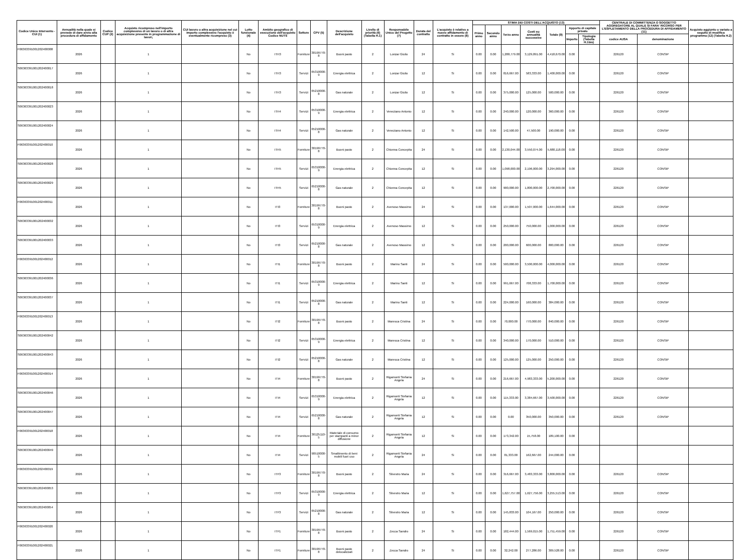| Codice Unico Intervento - CUI (1) | Annualità nella quale si prevede di dare avvio alla procedura di affidamento | Codice CUP (2) | Acquisto ricompreso nell'importo complessivo di un lavoro o di altra acquisizione presente in programmazione di lavori, | CUI lavoro o altra acquisizione nel cui importo complessivo l'acquisto è eventualmente ricompreso (3) | Lotto funzionale (4) | Ambito geografico di esecuzione dell'acquisto Codice NUTS | Settore | CPV (5) | Descrizione dell'acquisto | Livello di priorità (6) (Tabella H.1) | Responsabile Unico del Progetto (7) | Durata del contratto | L'acquisto è relativo a nuovo affidamento di contratto in essere (8) | STIMA DEI COSTI DELL'ACQUISTO (13) | | | | | | | CENTRALE DI COMMITTENZA O SOGGETTO AGGREGATORE AL QUALE SI FARA' RICORSO PER L'ESPLETAMENTO DELLA PROCEDURA DI AFFIDAMENTO (11) | | Acquisto aggiunto o variato a seguito di modifica programma (12) (Tabella H.2) |
| --- | --- | --- | --- | --- | --- | --- | --- | --- | --- | --- | --- | --- | --- | --- | --- | --- | --- | --- | --- | --- | --- | --- | --- |
| | | | | | | | | | | | | | | Primo anno | Secondo anno | Terzo anno | Costi su annualità successive | Totale (9) | Apporto di capitale privato | | | | |
| | | | | | | | | | | | | | | | | | | | Importo | Tipologia (Tabella H.1bis) | codice AUSA | denominazione | |
| F06363391001202400008 | 2026 | | 1 | | No | ITH3 | Forniture | 30199770-8 | Buoni pasto | 2 | Lonzar Giulio | 24 | Si | 0.00 | 0.00 | 1,288,779.00 | 3,129,891.00 | 4,418,670.00 | 0.00 | | 226120 | CONSIP | |
| S06363391001202400017 | 2026 | | 1 | | No | ITH3 | Servizi | 65310000-9 | Energia elettrica | 2 | Lonzar Giulio | 12 | Si | 0.00 | 0.00 | 816,667.00 | 583,333.00 | 1,400,000.00 | 0.00 | | 226120 | CONSIP | |
| S06363391001202400018 | 2026 | | 1 | | No | ITH3 | Servizi | 65210000-8 | Gas naturale | 2 | Lonzar Giulio | 12 | Si | 0.00 | 0.00 | 375,000.00 | 125,000.00 | 500,000.00 | 0.00 | | 226120 | CONSIP | |
| S06363391001202400023 | 2026 | | 1 | | No | ITH4 | Servizi | 65310000-9 | Energia elettrica | 2 | Veneziano Antonio | 12 | Si | 0.00 | 0.00 | 240,000.00 | 120,000.00 | 360,000.00 | 0.00 | | 226120 | CONSIP | |
| S06363391001202400024 | 2026 | | 1 | | No | ITH4 | Servizi | 65210000-8 | Gas naturale | 2 | Veneziano Antonio | 12 | Si | 0.00 | 0.00 | 142,500.00 | 47,500.00 | 190,000.00 | 0.00 | | 226120 | CONSIP | |
| F06363391001202400010 | 2026 | | 1 | | No | ITH5 | Forniture | 30199770-8 | Buoni pasto | 2 | Chionna Concepita | 24 | Si | 0.00 | 0.00 | 2,130,044.00 | 3,550,074.00 | 5,680,118.00 | 0.00 | | 226120 | CONSIP | |
| S06363391001202400028 | 2026 | | 1 | | No | ITH5 | Servizi | 65310000-9 | Energia elettrica | 2 | Chionna Concepita | 12 | Si | 0.00 | 0.00 | 1,098,000.00 | 2,196,000.00 | 3,294,000.00 | 0.00 | | 226120 | CONSIP | |
| S06363391001202400029 | 2026 | | 1 | | No | ITH5 | Servizi | 65210000-8 | Gas naturale | 2 | Chionna Concepita | 12 | Si | 0.00 | 0.00 | 900,000.00 | 1,800,000.00 | 2,700,000.00 | 0.00 | | 226120 | CONSIP | |
| F06363391001202400011 | 2026 | | 1 | | No | ITI3 | Forniture | 30199770-8 | Buoni pasto | 2 | Avenoso Massimo | 24 | Si | 0.00 | 0.00 | 137,000.00 | 1,507,000.00 | 1,644,000.00 | 0.00 | | 226120 | CONSIP | |
| S06363391001202400032 | 2026 | | 1 | | No | ITI3 | Servizi | 65310000-9 | Energia elettrica | 2 | Avenoso Massimo | 12 | Si | 0.00 | 0.00 | 250,000.00 | 750,000.00 | 1,000,000.00 | 0.00 | | 226120 | CONSIP | |
| S06363391001202400033 | 2026 | | 1 | | No | ITI3 | Servizi | 65210000-8 | Gas naturale | 2 | Avenoso Massimo | 12 | Si | 0.00 | 0.00 | 200,000.00 | 600,000.00 | 800,000.00 | 0.00 | | 226120 | CONSIP | |
| F06363391001202400012 | 2026 | | 1 | | No | ITI1 | Forniture | 30199770-8 | Buoni pasto | 2 | Marino Santi | 24 | Si | 0.00 | 0.00 | 500,000.00 | 3,500,000.00 | 4,000,000.00 | 0.00 | | 226120 | CONSIP | |
| S06363391001202400036 | 2026 | | 1 | | No | ITI1 | Servizi | 65310000-9 | Energia elettrica | 2 | Marino Santi | 12 | Si | 0.00 | 0.00 | 991,667.00 | 708,333.00 | 1,700,000.00 | 0.00 | | 226120 | CONSIP | |
| S06363391001202400037 | 2026 | | 1 | | No | ITI1 | Servizi | 65210000-8 | Gas naturale | 2 | Marino Santi | 12 | Si | 0.00 | 0.00 | 224,000.00 | 160,000.00 | 384,000.00 | 0.00 | | 226120 | CONSIP | |
| F06363391001202400013 | 2026 | | 1 | | No | ITI2 | Forniture | 30199770-8 | Buoni pasto | 2 | Maresca Cristina | 24 | Si | 0.00 | 0.00 | 70,000.00 | 770,000.00 | 840,000.00 | 0.00 | | 226120 | CONSIP | |
| S06363391001202400042 | 2026 | | 1 | | No | ITI2 | Servizi | 65310000-9 | Energia elettrica | 2 | Maresca Cristina | 12 | Si | 0.00 | 0.00 | 340,000.00 | 170,000.00 | 510,000.00 | 0.00 | | 226120 | CONSIP | |
| S06363391001202400043 | 2026 | | 1 | | No | ITI2 | Servizi | 65210000-8 | Gas naturale | 2 | Maresca Cristina | 12 | Si | 0.00 | 0.00 | 125,000.00 | 125,000.00 | 250,000.00 | 0.00 | | 226120 | CONSIP | |
| F06363391001202400014 | 2026 | | 1 | | No | ITI4 | Forniture | 30199770-8 | Buoni pasto | 2 | Rigamonti Stefania Angela | 24 | Si | 0.00 | 0.00 | 216,667.00 | 4,983,333.00 | 5,200,000.00 | 0.00 | | 226120 | CONSIP | |
| S06363391001202400046 | 2026 | | 1 | | No | ITI4 | Servizi | 65310000-9 | Energia elettrica | 2 | Rigamonti Stefania Angela | 12 | Si | 0.00 | 0.00 | 115,333.00 | 3,384,667.00 | 3,500,000.00 | 0.00 | | 226120 | CONSIP | |
| S06363391001202400047 | 2026 | | 1 | | No | ITI4 | Servizi | 65210000-8 | Gas naturale | 2 | Rigamonti Stefania Angela | 12 | Si | 0.00 | 0.00 | 0.00 | 350,000.00 | 350,000.00 | 0.00 | | 226120 | CONSIP | |
| F06363391001202400018 | 2026 | | 1 | | No | ITI4 | Forniture | 30125110-5 | Materiale di consumo per stampanti a minor diffusione | 2 | Rigamonti Stefania Angela | 12 | Si | 0.00 | 0.00 | 173,342.00 | 15,758.00 | 189,100.00 | 0.00 | | | | |
| S06363391001202400049 | 2026 | | 1 | | No | ITI4 | Servizi | 90510000-5 | Smaltimento di beni mobili fuori uso | 2 | Rigamonti Stefania Angela | 24 | Si | 0.00 | 0.00 | 81,333.00 | 162,667.00 | 244,000.00 | 0.00 | | | | |
| F06363391001202400019 | 2026 | | 1 | | No | ITF3 | Forniture | 30199770-8 | Buoni pasto | 2 | Silvestro Maria | 24 | Si | 0.00 | 0.00 | 316,667.00 | 3,483,333.00 | 3,800,000.00 | 0.00 | | 226120 | CONSIP | |
| S06363391001202400053 | 2026 | | 1 | | No | ITF3 | Servizi | 65310000-9 | Energia elettrica | 2 | Silvestro Maria | 12 | Si | 0.00 | 0.00 | 1,627,757.00 | 1,627,756.00 | 3,255,513.00 | 0.00 | | 226120 | CONSIP | |
| S06363391001202400054 | 2026 | | 1 | | No | ITF3 | Servizi | 65210000-8 | Gas naturale | 2 | Silvestro Maria | 12 | Si | 0.00 | 0.00 | 145,833.00 | 104,167.00 | 250,000.00 | 0.00 | | 226120 | CONSIP | |
| F06363391001202400020 | 2026 | | 1 | | No | ITF1 | Forniture | 30199770-8 | Buoni pasto | 2 | Zecca Sandro | 24 | Si | 0.00 | 0.00 | 182,444.00 | 1,569,015.00 | 1,751,459.00 | 0.00 | | 226120 | CONSIP | |
| F06363391001202400021 | 2026 | | 1 | | No | ITF1 | Forniture | 30199770-8 | Buoni pasto delocalizzati | 2 | Zecca Sandro | 24 | Si | 0.00 | 0.00 | 32,242.00 | 277,286.00 | 309,528.00 | 0.00 | | 226120 | CONSIP | |